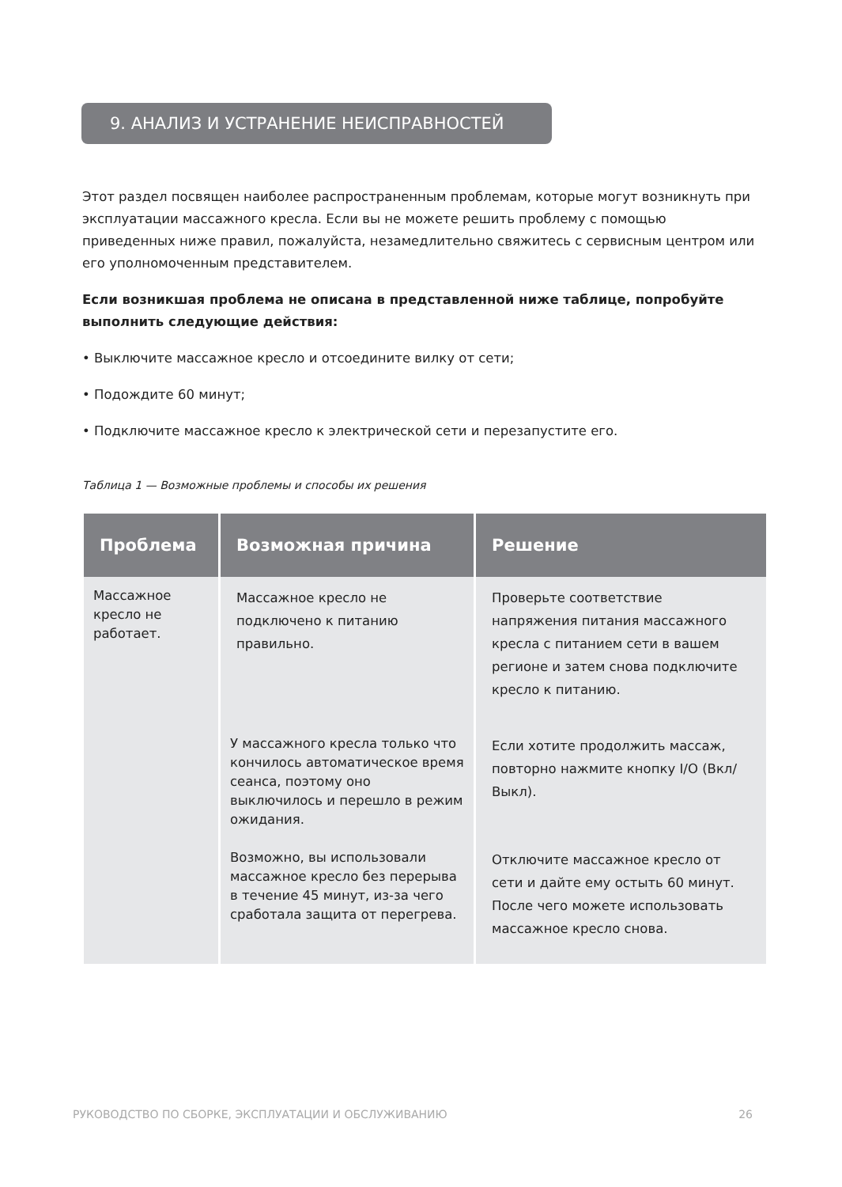9. АНАЛИЗ И УСТРАНЕНИЕ НЕИСПРАВНОСТЕЙ
Этот раздел посвящен наиболее распространенным проблемам, которые могут возникнуть при эксплуатации массажного кресла. Если вы не можете решить проблему с помощью приведенных ниже правил, пожалуйста, незамедлительно свяжитесь с сервисным центром или его уполномоченным представителем.
Если возникшая проблема не описана в представленной ниже таблице, попробуйте выполнить следующие действия:
• Выключите массажное кресло и отсоедините вилку от сети;
• Подождите 60 минут;
• Подключите массажное кресло к электрической сети и перезапустите его.
Таблица 1 — Возможные проблемы и способы их решения
| Проблема | Возможная причина | Решение |
| --- | --- | --- |
| Массажное кресло не работает. | Массажное кресло не подключено к питанию правильно. | Проверьте соответствие напряжения питания массажного кресла с питанием сети в вашем регионе и затем снова подключите кресло к питанию. |
| | У массажного кресла только что кончилось автоматическое время сеанса, поэтому оно выключилось и перешло в режим ожидания. | Если хотите продолжить массаж, повторно нажмите кнопку I/O (Вкл/Выкл). |
| | Возможно, вы использовали массажное кресло без перерыва в течение 45 минут, из-за чего сработала защита от перегрева. | Отключите массажное кресло от сети и дайте ему остыть 60 минут. После чего можете использовать массажное кресло снова. |
РУКОВОДСТВО ПО СБОРКЕ, ЭКСПЛУАТАЦИИ И ОБСЛУЖИВАНИЮ 26